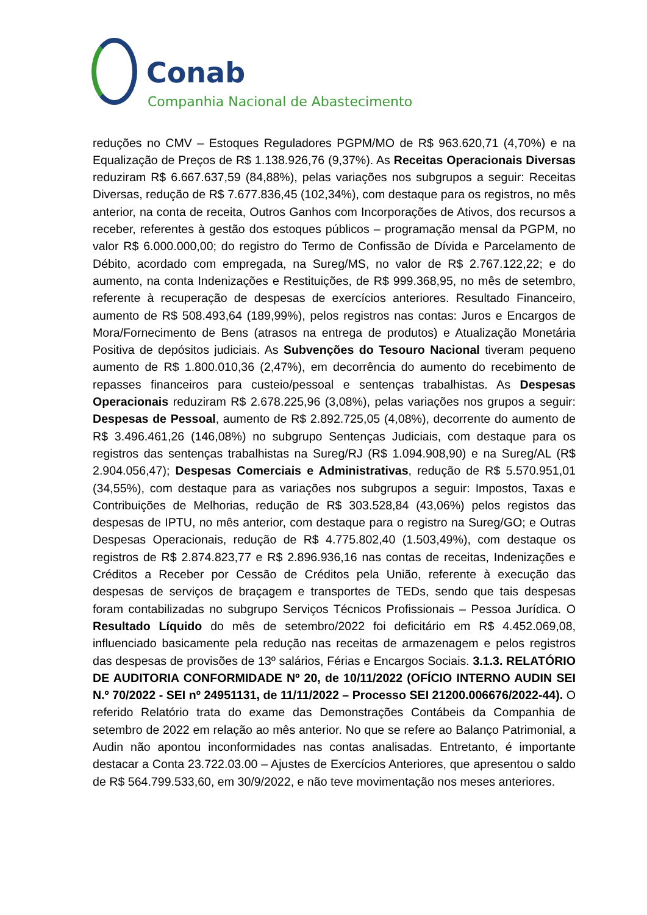Conab
Companhia Nacional de Abastecimento
reduções no CMV – Estoques Reguladores PGPM/MO de R$ 963.620,71 (4,70%) e na Equalização de Preços de R$ 1.138.926,76 (9,37%). As Receitas Operacionais Diversas reduziram R$ 6.667.637,59 (84,88%), pelas variações nos subgrupos a seguir: Receitas Diversas, redução de R$ 7.677.836,45 (102,34%), com destaque para os registros, no mês anterior, na conta de receita, Outros Ganhos com Incorporações de Ativos, dos recursos a receber, referentes à gestão dos estoques públicos – programação mensal da PGPM, no valor R$ 6.000.000,00; do registro do Termo de Confissão de Dívida e Parcelamento de Débito, acordado com empregada, na Sureg/MS, no valor de R$ 2.767.122,22; e do aumento, na conta Indenizações e Restituições, de R$ 999.368,95, no mês de setembro, referente à recuperação de despesas de exercícios anteriores. Resultado Financeiro, aumento de R$ 508.493,64 (189,99%), pelos registros nas contas: Juros e Encargos de Mora/Fornecimento de Bens (atrasos na entrega de produtos) e Atualização Monetária Positiva de depósitos judiciais. As Subvenções do Tesouro Nacional tiveram pequeno aumento de R$ 1.800.010,36 (2,47%), em decorrência do aumento do recebimento de repasses financeiros para custeio/pessoal e sentenças trabalhistas. As Despesas Operacionais reduziram R$ 2.678.225,96 (3,08%), pelas variações nos grupos a seguir: Despesas de Pessoal, aumento de R$ 2.892.725,05 (4,08%), decorrente do aumento de R$ 3.496.461,26 (146,08%) no subgrupo Sentenças Judiciais, com destaque para os registros das sentenças trabalhistas na Sureg/RJ (R$ 1.094.908,90) e na Sureg/AL (R$ 2.904.056,47); Despesas Comerciais e Administrativas, redução de R$ 5.570.951,01 (34,55%), com destaque para as variações nos subgrupos a seguir: Impostos, Taxas e Contribuições de Melhorias, redução de R$ 303.528,84 (43,06%) pelos registos das despesas de IPTU, no mês anterior, com destaque para o registro na Sureg/GO; e Outras Despesas Operacionais, redução de R$ 4.775.802,40 (1.503,49%), com destaque os registros de R$ 2.874.823,77 e R$ 2.896.936,16 nas contas de receitas, Indenizações e Créditos a Receber por Cessão de Créditos pela União, referente à execução das despesas de serviços de braçagem e transportes de TEDs, sendo que tais despesas foram contabilizadas no subgrupo Serviços Técnicos Profissionais – Pessoa Jurídica. O Resultado Líquido do mês de setembro/2022 foi deficitário em R$ 4.452.069,08, influenciado basicamente pela redução nas receitas de armazenagem e pelos registros das despesas de provisões de 13º salários, Férias e Encargos Sociais. 3.1.3. RELATÓRIO DE AUDITORIA CONFORMIDADE Nº 20, de 10/11/2022 (OFÍCIO INTERNO AUDIN SEI N.º 70/2022 - SEI nº 24951131, de 11/11/2022 – Processo SEI 21200.006676/2022-44). O referido Relatório trata do exame das Demonstrações Contábeis da Companhia de setembro de 2022 em relação ao mês anterior. No que se refere ao Balanço Patrimonial, a Audin não apontou inconformidades nas contas analisadas. Entretanto, é importante destacar a Conta 23.722.03.00 – Ajustes de Exercícios Anteriores, que apresentou o saldo de R$ 564.799.533,60, em 30/9/2022, e não teve movimentação nos meses anteriores.